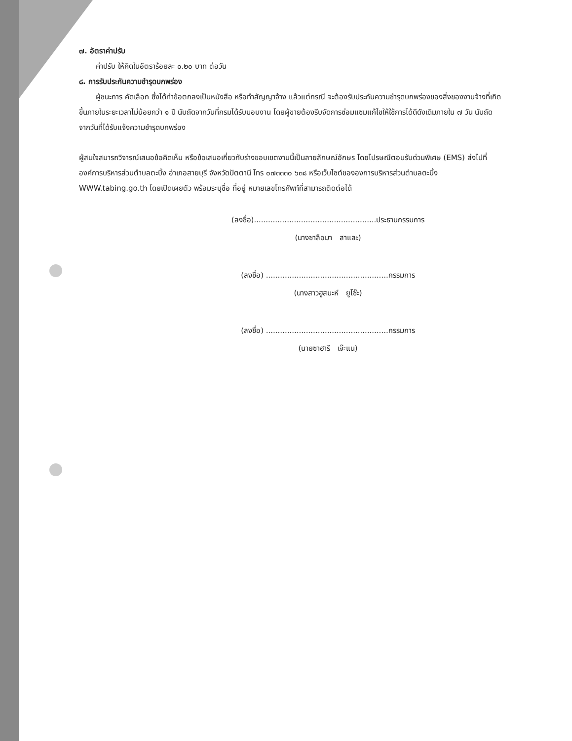๗. อัตราค่าปรับ
ค่าปรับ ให้คิดในอัตราร้อยละ ๐.๒๐ บาท ต่อวัน
๘. การรับประกันความชำรุดบกพร่อง
ผู้ชนะการ คัดเลือก ซึ่งได้ทำข้อตกลงเป็นหนังสือ หรือทำสัญญาจ้าง แล้วแต่กรณี จะต้องรับประกันความชำรุดบกพร่องของสิ่งของงานจ้างที่เกิดขึ้นภายในระยะเวลาไม่น้อยกว่า ๑ ปี นับถัดจากวันที่กรมได้รับมอบงาน โดยผู้ขายต้องรีบจัดการซ่อมแซมแก้ไขให้ใช้การได้ดีดังเดิมภายใน ๗ วัน นับถัดจากวันที่ได้รับแจ้งความชำรุดบกพร่อง
ผู้สนใจสมารถวิจารณ์เสนอข้อคิดเห็น หรือข้อเสนอเกี่ยวกับร่างขอบเขตงานนี้เป็นลายลักษณ์อักษร โดยไปรษณีตอบรับด่วนพิเศษ (EMS) ส่งไปที่ องค์การบริหารส่วนตำบลตะบิ้ง อำเภอสายบุรี จังหวัดปัตตานี โทร ๐๗๓๓๓๐ ๖๓๘ หรือเว็บไซต์ขององการบริหารส่วนตำบลตะบิ้ง WWW.tabing.go.th โดยเปิดเผยตัว พร้อมระบุชื่อ ที่อยู่ หมายเลขโทรศัพท์ที่สามารถติดต่อได้
(ลงชื่อ)....................................................ประธานกรรมการ
(นางซาลือมา สาและ)
(ลงชื่อ) ....................................................กรรมการ
(นางสาวฮูสมะห์ ยูโซ๊ะ)
(ลงชื่อ) ....................................................กรรมการ
(นายซาฮารี เจ๊ะแน)